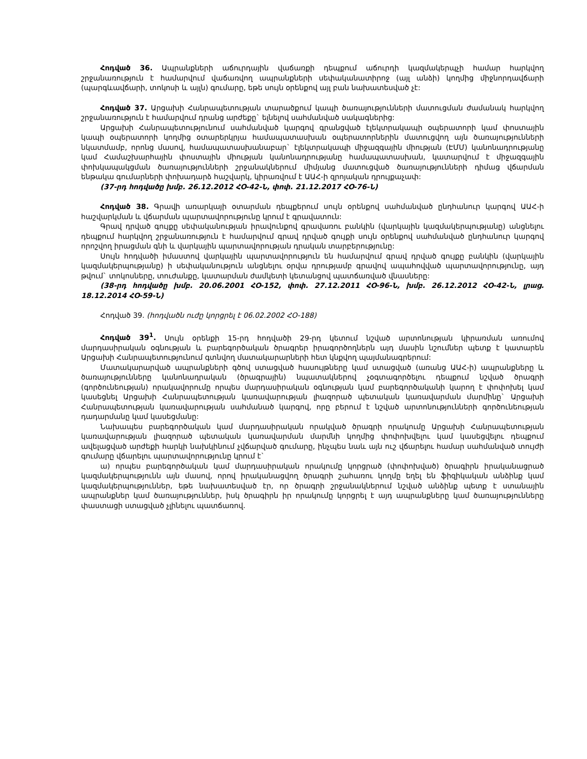Հոդված 36. Ապրանքների աճուրդային վաճառքի դեպքում աճուրդի կազմակերպչի համար հարկվող շրջանառություն է համարվում վաճառվող ապրանքների սեփականատիրոջ (այլ անձի) կողմից միջնորդավճարի (պարգևավճարի, տոկոսի և այլն) գումարը, եթե սույն օրենքով այլ բան նախատեսված չէ:
Հոդված 37. Արցախի Հանրապետության տարածքում կապի ծառայությունների մատուցման ժամանակ հարկվող շրջանառություն է համարվում դրանց արժեքը` ելնելով սահմանված սակագներից:
Արցախի Հանրապետությունում սահմանված կարգով գրանցված էլեկտրակապի օպերատորի կամ փոստային կապի օպերատորի կողմից օտարերկրյա համապատասխան օպերատորներին մատուցվող այն ծառայությունների նկատմամբ, որոնց մասով, համապատասխանաբար` էլեկտրակապի միջազգային միության (ԷՄՄ) կանոնադրությանը կամ Համաշխարհային փոստային միության կանոնադրությանը համապատասխան, կատարվում է միջազգային փոխկապակցման ծառայությունների շրջանակներում միմյանց մատուցված ծառայությունների դիմաց վճարման ենթակա գումարների փոխադարձ հաշվարկ, կիրառվում է ԱԱՀ-ի զրոյական դրույքաչափ:
(37-րդ հոդվածը խմբ. 26.12.2012 ՀՕ-42-Ն, փոփ. 21.12.2017 ՀՕ-76-Ն)
Հոդված 38. Գրավի առարկայի օտարման դեպքերում սույն օրենքով սահմանված ընդհանուր կարգով ԱԱՀ-ի հաշվարկման և վճարման պարտավորությունը կրում է գրավատուն:
Գրավ դրված գույքը սեփականության իրավունքով գրավառու բանկին (վարկային կազմակերպությանը) անցնելու դեպքում հարկվող շրջանառություն է համարվում գրավ դրված գույքի սույն օրենքով սահմանված ընդհանուր կարգով որոշվող իրացման գնի և վարկային պարտավորության դրական տարբերությունը:
Սույն հոդվածի իմաստով վարկային պարտավորություն են համարվում գրավ դրված գույքը բանկին (վարկային կազմակերպությանը) ի սեփականություն անցնելու օրվա դրությամբ գրավով ապահովված պարտավորությունը, այդ թվում` տոկոսները, տուժանքը, կատարման ժամկետի կետանցով պատճառված վնասները:
(38-րդ հոդվածը խմբ. 20.06.2001 ՀՕ-152, փոփ. 27.12.2011 ՀՕ-96-Ն, խմբ. 26.12.2012 ՀՕ-42-Ն, լրաց. 18.12.2014 ՀՕ-59-Ն)
Հոդված 39. (հոդվածն ուժը կորցրել է 06.02.2002 ՀՕ-188)
Հոդված 39<sup>1</sup>. Սույն օրենքի 15-րդ հոդվածի 29-րդ կետում նշված արտոնության կիրառման առումով մարդասիրական օգնության և բարեգործական ծրագրեր իրագործողներն այդ մասին նշումներ պետք է կատարեն Արցախի Հանրապետությունում գտնվող մատակարարների հետ կնքվող պայմանագրերում:
Մատակարարված ապրանքների գծով ստացված հասույթները կամ ստացված (առանց ԱԱՀ-ի) ապրանքները և ծառայությունները կանոնադրական (ծրագրային) նպատակներով չօգտագործելու դեպքում նշված ծրագրի (գործունեության) որակավորումը որպես մարդասիրական օգնության կամ բարեգործականի կարող է փոփոխել կամ կասեցնել Արցախի Հանրապետության կառավարության լիազորած պետական կառավարման մարմինը` Արցախի Հանրապետության կառավարության սահմանած կարգով, որը բերում է նշված արտոնությունների գործունեության դադարմանը կամ կասեցմանը:
Նախապես բարեգործական կամ մարդասիրական որակված ծրագրի որակումը Արցախի Հանրապետության կառավարության լիազորած պետական կառավարման մարմնի կողմից փոփոխվելու կամ կասեցվելու դեպքում ավելացված արժեքի հարկի նախկինում չվճարված գումարը, ինչպես նաև այն ուշ վճարելու համար սահմանված տույժի գումարը վճարելու պարտավորությունը կրում է`
ա) որպես բարեգործական կամ մարդասիրական որակումը կորցրած (փոփոխված) ծրագիրն իրականացրած կազմակերպությունն այն մասով, որով իրականացվող ծրագրի շահառու կողմը եղել են ֆիզիկական անձինք կամ կազմակերպություններ, եթե նախատեսված էր, որ ծրագրի շրջանակներում նշված անձինք պետք է ստանային ապրանքներ կամ ծառայություններ, իսկ ծրագիրն իր որակումը կորցրել է այդ ապրանքները կամ ծառայությունները փաստացի ստացված չլինելու պատճառով.